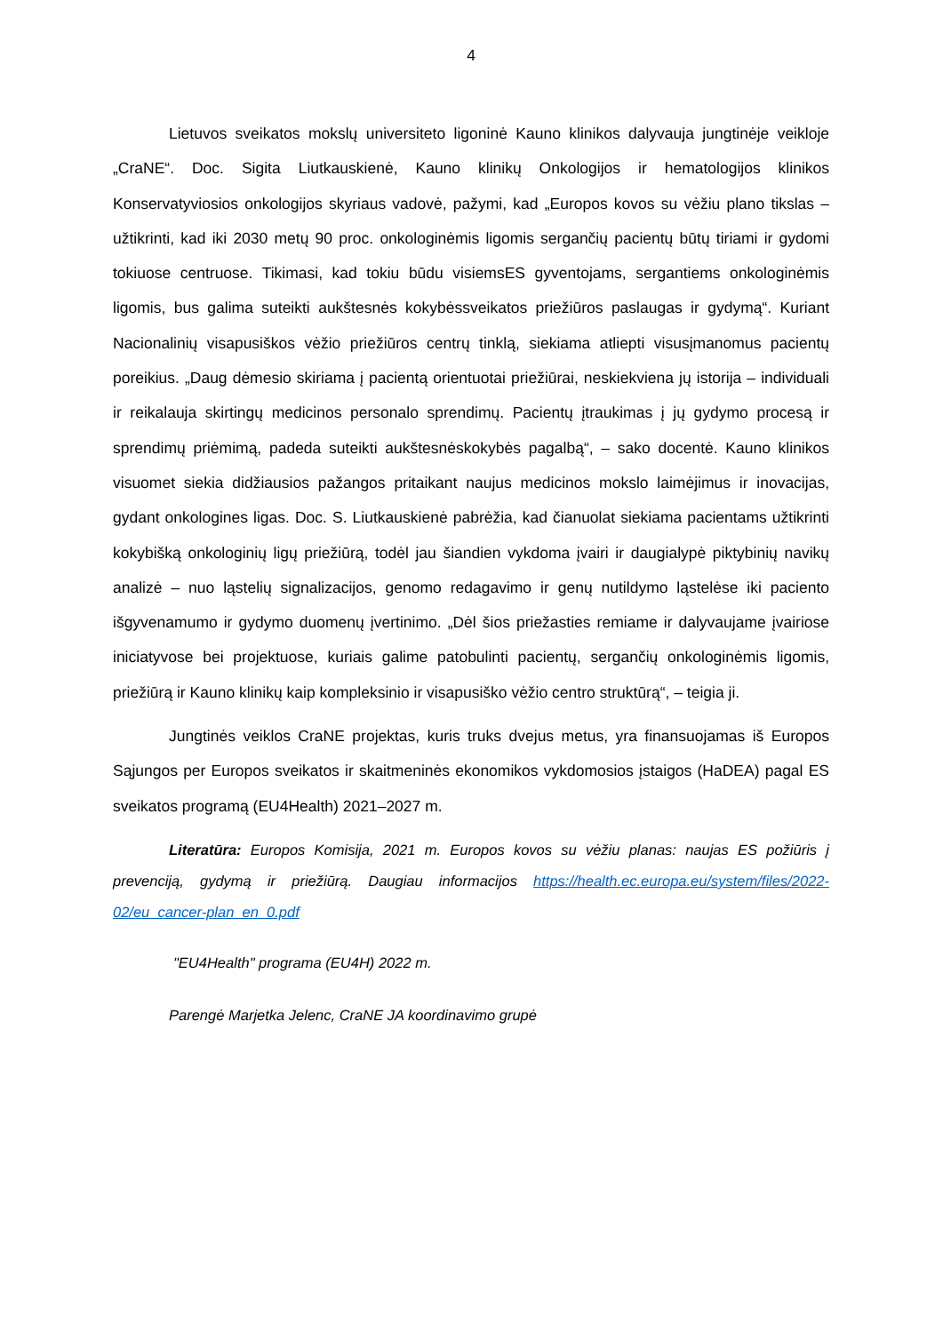4
Lietuvos sveikatos mokslų universiteto ligoninė Kauno klinikos dalyvauja jungtinėje veikloje „CraNE“. Doc. Sigita Liutkauskienė, Kauno klinikų Onkologijos ir hematologijos klinikos Konservatyviosios onkologijos skyriaus vadovė, pažymi, kad „Europos kovos su vėžiu plano tikslas – užtikrinti, kad iki 2030 metų 90 proc. onkologinėmis ligomis sergančių pacientų būtų tiriami ir gydomi tokiuose centruose. Tikimasi, kad tokiu būdu visiemsES gyventojams, sergantiems onkologinėmis ligomis, bus galima suteikti aukštesnės kokybėssveikatos priežiūros paslaugas ir gydymą“. Kuriant Nacionalinių visapusiškos vėžio priežiūros centrų tinklą, siekiama atliepti visusįmanomus pacientų poreikius. „Daug dėmesio skiriama į pacientą orientuotai priežiūrai, neskiekviena jų istorija – individuali ir reikalauja skirtingų medicinos personalo sprendimų. Pacientų įtraukimas į jų gydymo procesą ir sprendimų priėmimą, padeda suteikti aukštesnėskokybės pagalbą“, – sako docentė. Kauno klinikos visuomet siekia didžiausios pažangos pritaikant naujus medicinos mokslo laimėjimus ir inovacijas, gydant onkologines ligas. Doc. S. Liutkauskienė pabrėžia, kad čianuolat siekiama pacientams užtikrinti kokybišką onkologinių ligų priežiūrą, todėl jau šiandien vykdoma įvairi ir daugialypė piktybinių navikų analizė – nuo ląstelių signalizacijos, genomo redagavimo ir genų nutildymo ląstelėse iki paciento išgyvenamumo ir gydymo duomenų įvertinimo. „Dėl šios priežasties remiame ir dalyvaujame įvairiose iniciatyvose bei projektuose, kuriais galime patobulinti pacientų, sergančių onkologinėmis ligomis, priežiūrą ir Kauno klinikų kaip kompleksinio ir visapusiško vėžio centro struktūrą“, – teigia ji.
Jungtinės veiklos CraNE projektas, kuris truks dvejus metus, yra finansuojamas iš Europos Sąjungos per Europos sveikatos ir skaitmeninės ekonomikos vykdomosios įstaigos (HaDEA) pagal ES sveikatos programą (EU4Health) 2021–2027 m.
Literatūra: Europos Komisija, 2021 m. Europos kovos su vėžiu planas: naujas ES požiūris į prevenciją, gydymą ir priežiūrą. Daugiau informacijos https://health.ec.europa.eu/system/files/2022-02/eu_cancer-plan_en_0.pdf
"EU4Health" programa (EU4H) 2022 m.
Parengė Marjetka Jelenc, CraNE JA koordinavimo grupė